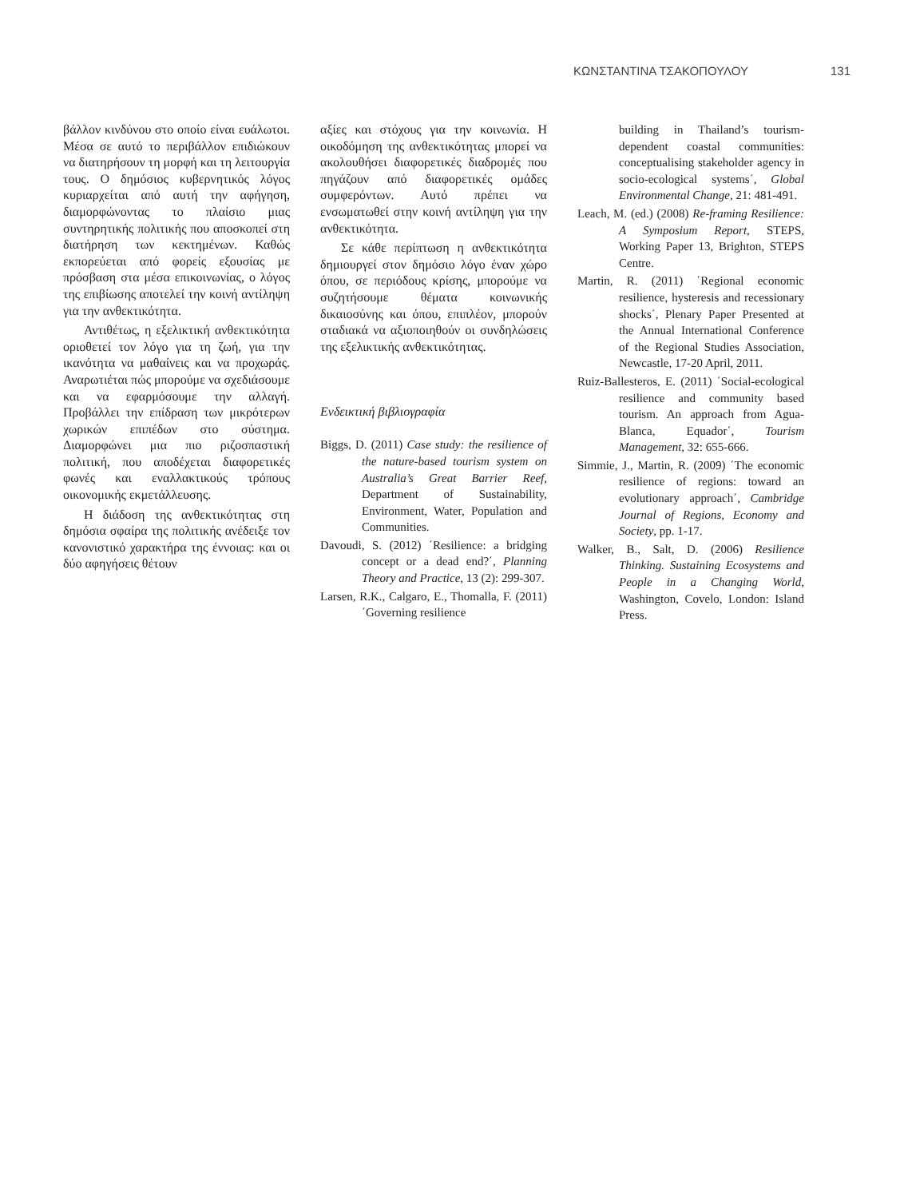ΚΩΝΣΤΑΝΤΙΝΑ ΤΣΑΚΟΠΟΥΛΟΥ 131
βάλλον κινδύνου στο οποίο είναι ευά­λωτοι. Μέσα σε αυτό το περιβάλλον επιδιώκουν να διατηρήσουν τη μορφή και τη λειτουργία τους. Ο δημόσιος κυβερνητικός λόγος κυριαρχείται από αυτή την αφήγηση, διαμορφώνοντας το πλαίσιο μιας συντηρητικής πολιτι­κής που αποσκοπεί στη διατήρηση των κεκτημένων. Καθώς εκπορεύεται από φορείς εξουσίας με πρόσβαση στα μέσα επικοινωνίας, ο λόγος της επι­βίωσης αποτελεί την κοινή αντίληψη για την ανθεκτικότητα.
Αντιθέτως, η εξελικτική ανθεκτι­κότητα οριοθετεί τον λόγο για τη ζωή, για την ικανότητα να μαθαίνεις και να προχωράς. Αναρωτιέται πώς μπο­ρούμε να σχεδιάσουμε και να εφαρ­μόσουμε την αλλαγή. Προβάλλει την επίδραση των μικρότερων χωρικών επιπέδων στο σύστημα. Διαμορφώνει μια πιο ριζοσπαστική πολιτική, που αποδέχεται διαφορετικές φωνές και εναλλακτικούς τρόπους οικονομικής εκμετάλλευσης.
Η διάδοση της ανθεκτικότητας στη δημόσια σφαίρα της πολιτικής ανέ­δειξε τον κανονιστικό χαρακτήρα της έννοιας: και οι δύο αφηγήσεις θέτουν
αξίες και στόχους για την κοινωνία. Η οικοδόμηση της ανθεκτικότητας μπο­ρεί να ακολουθήσει διαφορετικές δια­δρομές που πηγάζουν από διαφορετι­κές ομάδες συμφερόντων. Αυτό πρέ­πει να ενσωματωθεί στην κοινή αντί­ληψη για την ανθεκτικότητα.
Σε κάθε περίπτωση η ανθεκτικό­τητα δημιουργεί στον δημόσιο λόγο έναν χώρο όπου, σε περιόδους κρίσης, μπορούμε να συζητήσουμε θέματα κοινωνικής δικαιοσύνης και όπου, επι­πλέον, μπορούν σταδιακά να αξιοποι­ηθούν οι συνδηλώσεις της εξελικτικής ανθεκτικότητας.
Ενδεικτική βιβλιογραφία
Biggs, D. (2011) Case study: the resilience of the nature-based tourism system on Australia’s Great Barrier Reef, Department of Sustainability, Environment, Water, Population and Communities.
Davoudi, S. (2012) ΄Resilience: a bridging concept or a dead end?΄, Planning Theory and Practice, 13 (2): 299-307.
Larsen, R.K., Calgaro, E., Thomalla, F. (2011) ΄Governing resilience
building in Thailand’s tourism-dependent coastal communities: conceptualising stakeholder agency in socio-ecological systems΄, Global Environmental Change, 21: 481-491.
Leach, M. (ed.) (2008) Re-framing Resilience: A Symposium Report, STEPS, Working Paper 13, Brighton, STEPS Centre.
Martin, R. (2011) ΄Regional economic resilience, hysteresis and recessionary shocks΄, Plenary Paper Presented at the Annual International Conference of the Regional Studies Association, Newcastle, 17-20 April, 2011.
Ruiz-Ballesteros, E. (2011) ΄Social-ecological resilience and community based tourism. An approach from Agua-Blanca, Equador΄, Tourism Management, 32: 655-666.
Simmie, J., Martin, R. (2009) ΄The economic resilience of regions: toward an evolutionary approach΄, Cambridge Journal of Regions, Economy and Society, pp. 1-17.
Walker, B., Salt, D. (2006) Resilience Thinking. Sustaining Ecosystems and People in a Changing World, Washington, Covelo, London: Island Press.